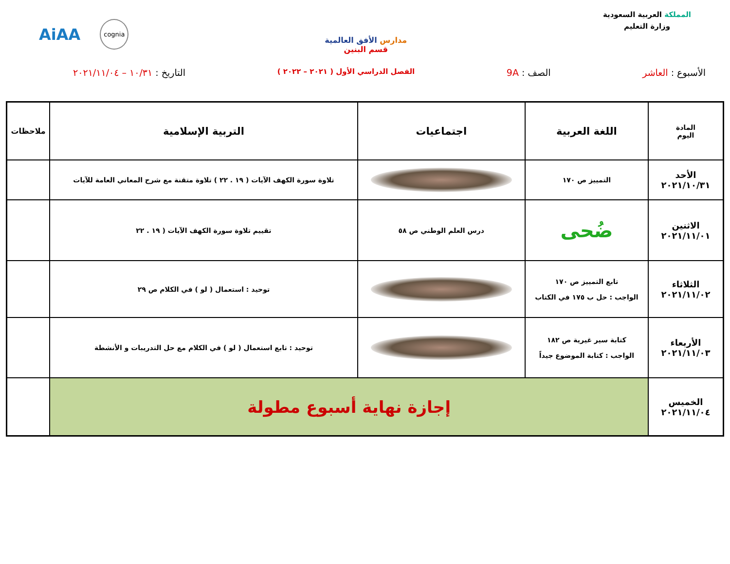المملكة العربية السعودية
وزارة التعليم
مدارس الأفق العالمية
قسم البنين
AiAA cognia
الأسبوع : العاشر الصف : 9A
الفصل الدراسي الأول ( ٢٠٢١ – ٢٠٢٢ )
التاريخ : ١٠/٣١ – ٢٠٢١/١١/٠٤
| المادة اليوم | اللغة العربية | اجتماعيات | التربية الإسلامية | ملاحظات |
| --- | --- | --- | --- | --- |
| الأحد ٢٠٢١/١٠/٣١ | التمييز ص ١٧٠ | | تلاوة سورة الكهف الآيات ( ١٩ . ٢٢ ) تلاوة متقنة مع شرح المعاني العامة للآيات | |
| الاثنين ٢٠٢١/١١/٠١ | ضُحى | درس العلم الوطني ص ٥٨ | تقييم تلاوة سورة الكهف الآيات ( ١٩ . ٢٢ | |
| الثلاثاء ٢٠٢١/١١/٠٢ | تابع التمييز ص ١٧٠ الواجب : حل ب ١٧٥ في الكتاب | | توحيد : استعمال ( لو ) في الكلام ص ٢٩ | |
| الأربعاء ٢٠٢١/١١/٠٣ | كتابة سير غيرية ص ١٨٢ الواجب : كتابة الموضوع جيداً | | توحيد : تابع استعمال ( لو ) في الكلام مع حل التدريبات و الأنشطة | |
| الخميس ٢٠٢١/١١/٠٤ | إجازة نهاية أسبوع مطولة | | | |